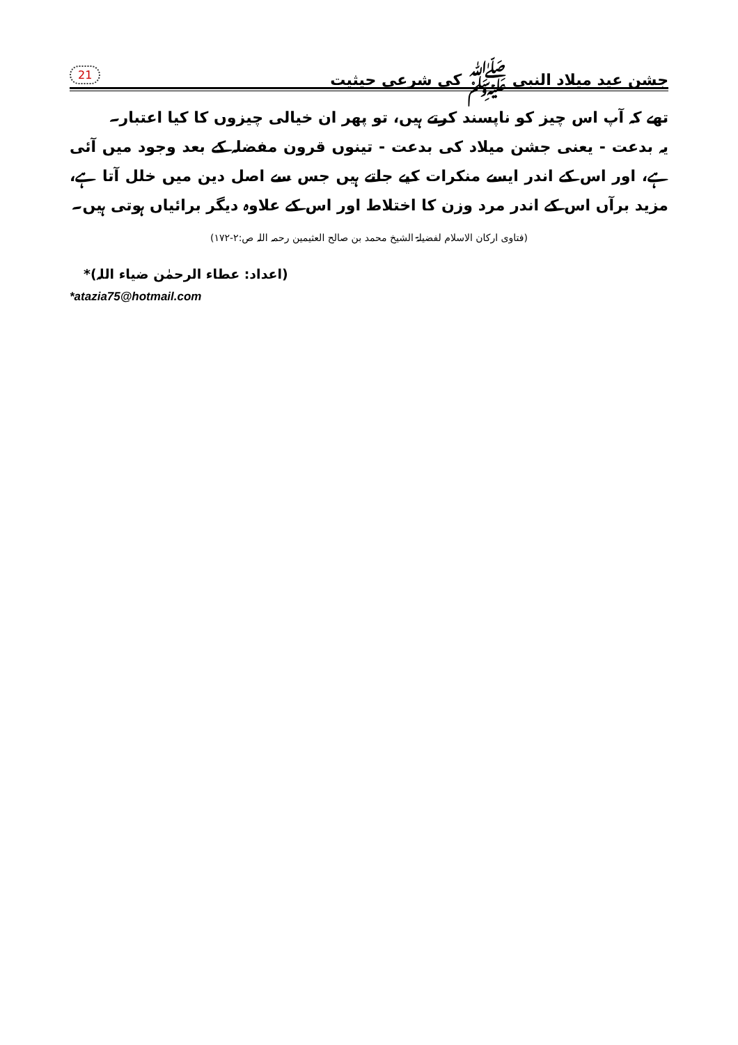جشن عید میلاد النبی ﷺ کی شرعی حیثیت
21
تھے کہ آپ اس چیز کو ناپسند کرتے ہیں، تو پھر ان خیالی چیزوں کا کیا اعتبار۔
یہ بدعت - یعنی جشن میلاد کی بدعت - تینوں قرون مفضلہ کے بعد وجود میں آئی ہے، اور اس کے اندر ایسے منکرات کیے جاتے ہیں جس سے اصل دین میں خلل آتا ہے، مزید برآں اس کے اندر مرد وزن کا اختلاط اور اس کے علاوہ دیگر برائیاں ہوتی ہیں۔
(فتاوی ارکان الاسلام لفضیلۃ الشیخ محمد بن صالح العثیمین رحمہ اللہ ص:۲-۱۷۲)
(اعداد: عطاء الرحمٰن ضیاء اللہ)*
*atazia75@hotmail.com